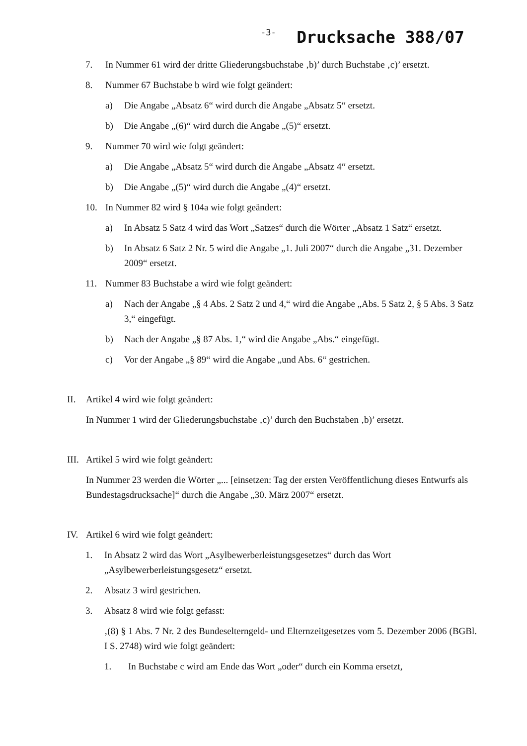-3- Drucksache 388/07
7. In Nummer 61 wird der dritte Gliederungsbuchstabe ‚b)’ durch Buchstabe ‚c)’ ersetzt.
8. Nummer 67 Buchstabe b wird wie folgt geändert:
a) Die Angabe „Absatz 6“ wird durch die Angabe „Absatz 5“ ersetzt.
b) Die Angabe „(6)“ wird durch die Angabe „(5)“ ersetzt.
9. Nummer 70 wird wie folgt geändert:
a) Die Angabe „Absatz 5“ wird durch die Angabe „Absatz 4“ ersetzt.
b) Die Angabe „(5)“ wird durch die Angabe „(4)“ ersetzt.
10. In Nummer 82 wird § 104a wie folgt geändert:
a) In Absatz 5 Satz 4 wird das Wort „Satzes“ durch die Wörter „Absatz 1 Satz“ ersetzt.
b) In Absatz 6 Satz 2 Nr. 5 wird die Angabe „1. Juli 2007“ durch die Angabe „31. Dezember 2009“ ersetzt.
11. Nummer 83 Buchstabe a wird wie folgt geändert:
a) Nach der Angabe „§ 4 Abs. 2 Satz 2 und 4,“ wird die Angabe „Abs. 5 Satz 2, § 5 Abs. 3 Satz 3,“ eingefügt.
b) Nach der Angabe „§ 87 Abs. 1,“ wird die Angabe „Abs.“ eingefügt.
c) Vor der Angabe „§ 89“ wird die Angabe „und Abs. 6“ gestrichen.
II. Artikel 4 wird wie folgt geändert:
In Nummer 1 wird der Gliederungsbuchstabe ‚c)’ durch den Buchstaben ‚b)’ ersetzt.
III.
Artikel 5 wird wie folgt geändert:
In Nummer 23 werden die Wörter „... [einsetzen: Tag der ersten Veröffentlichung dieses Entwurfs als Bundestagsdrucksache]“ durch die Angabe „30. März 2007“ ersetzt.
IV. Artikel 6 wird wie folgt geändert:
1. In Absatz 2 wird das Wort „Asylbewerberleistungsgesetzes“ durch das Wort „Asylbewerberleistungsgesetz“ ersetzt.
2. Absatz 3 wird gestrichen.
3. Absatz 8 wird wie folgt gefasst:
‚(8) § 1 Abs. 7 Nr. 2 des Bundeselterngeld- und Elternzeitgesetzes vom 5. Dezember 2006 (BGBl. I S. 2748) wird wie folgt geändert:
1. In Buchstabe c wird am Ende das Wort „oder“ durch ein Komma ersetzt,